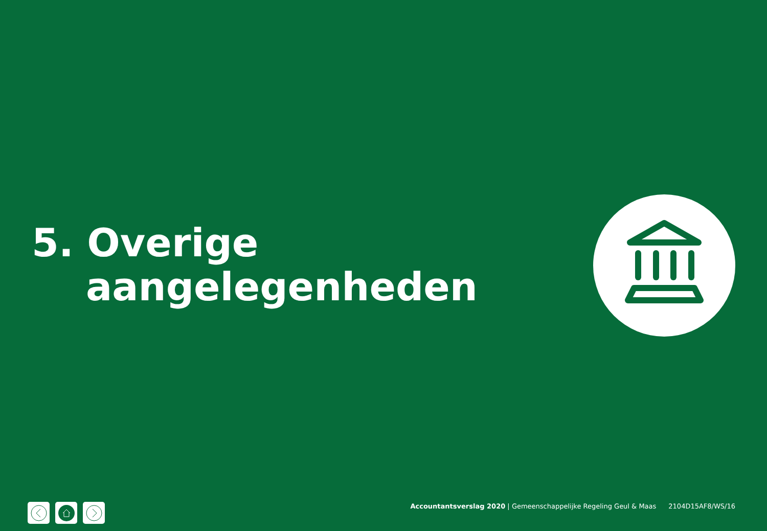5. Overige
aangelegenheden
Accountantsverslag 2020 | Gemeenschappelijke Regeling Geul & Maas 2104D15AF8/WS/16